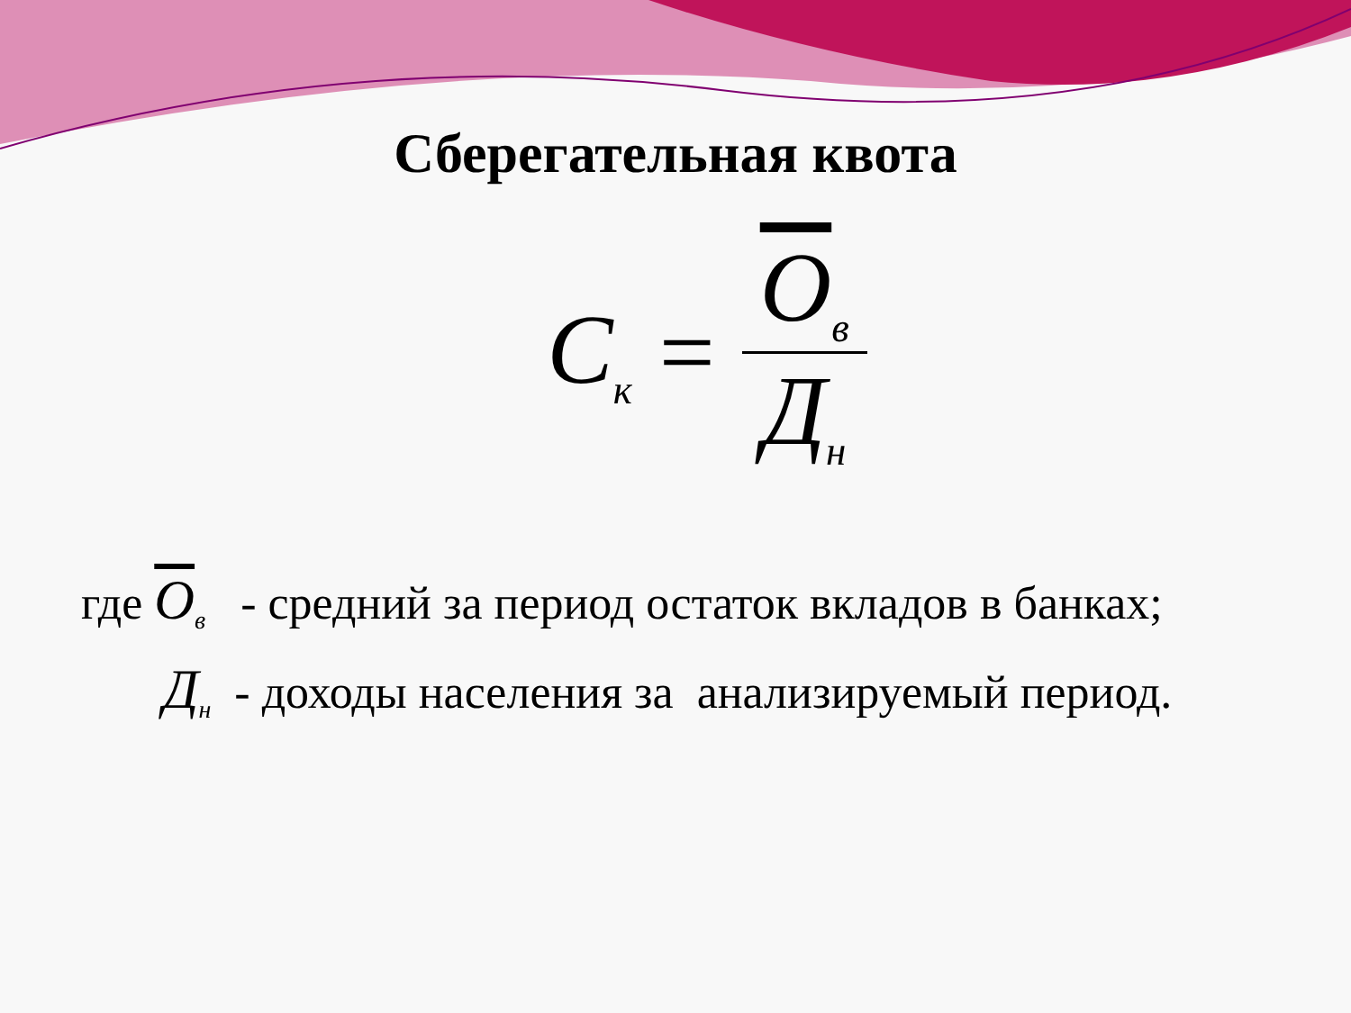Сберегательная квота
C<sub>к</sub> = O<sub>в</sub> Д<sub>н</sub>
где O<sub>в</sub> - средний за период остаток вкладов в банках;
Д<sub>н</sub> - доходы населения за анализируемый период.